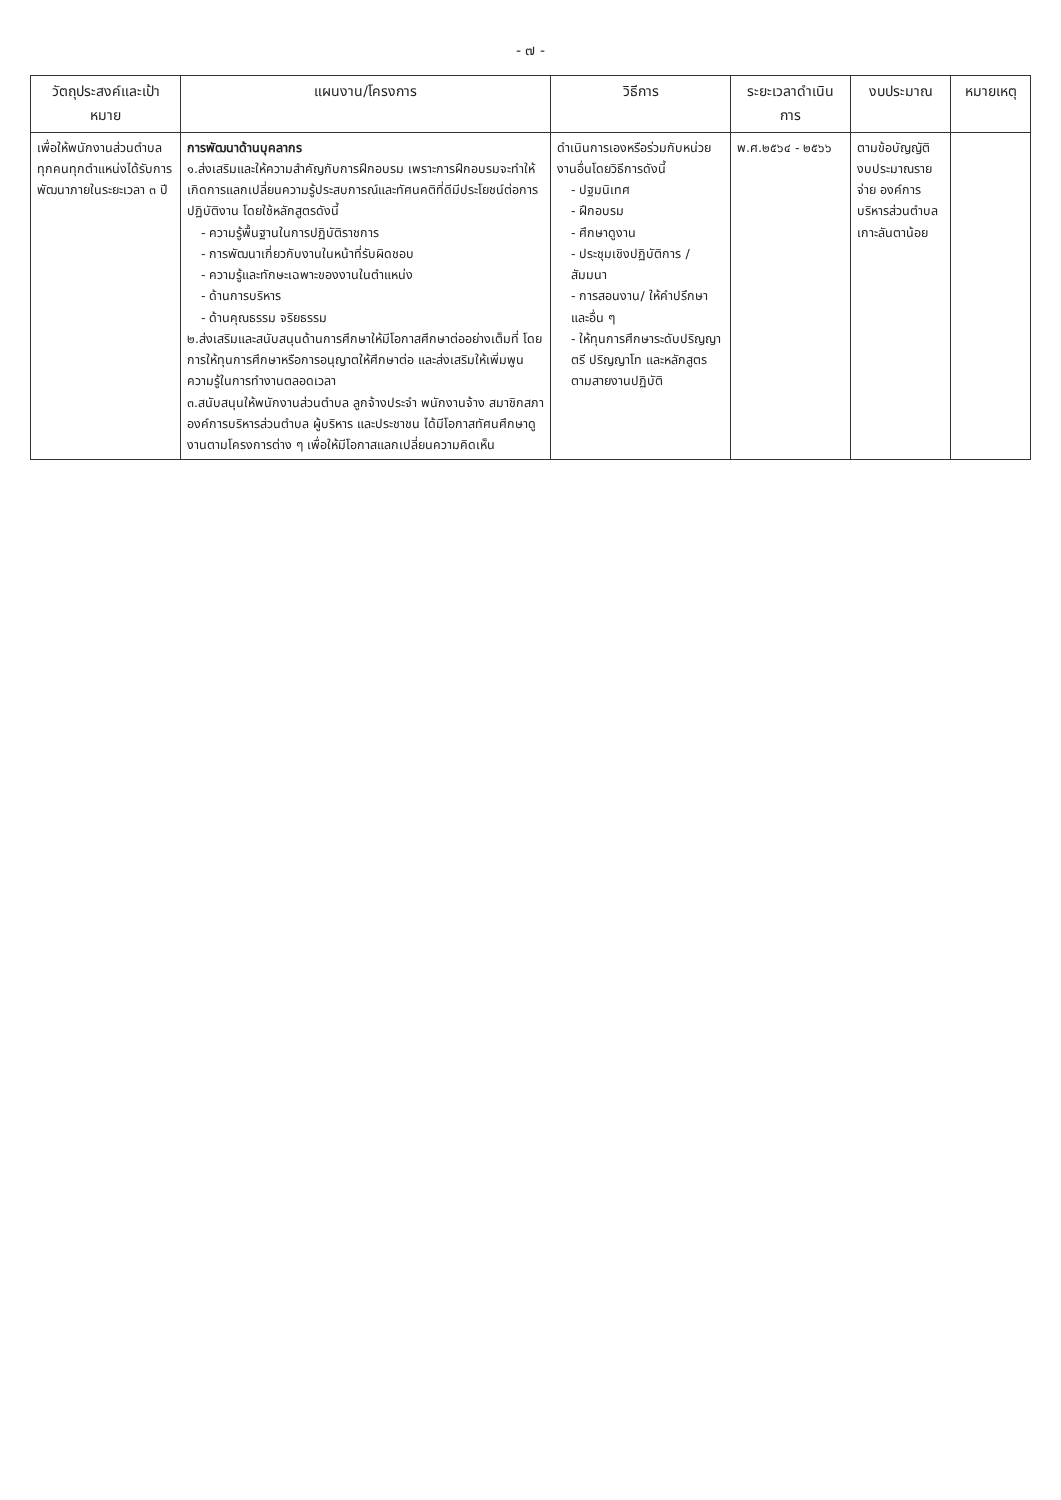- ๗ -
| วัตถุประสงค์และเป้าหมาย | แผนงาน/โครงการ | วิธีการ | ระยะเวลาดำเนินการ | งบประมาณ | หมายเหตุ |
| --- | --- | --- | --- | --- | --- |
| เพื่อให้พนักงานส่วนตำบลทุกคนทุกตำแหน่งได้รับการพัฒนาภายในระยะเวลา ๓ ปี | การพัฒนาด้านบุคลากร ๑.ส่งเสริมและให้ความสำคัญกับการฝึกอบรม เพราะการฝึกอบรมจะทำให้เกิดการแลกเปลี่ยนความรู้ประสบการณ์และทัศนคติที่ดีมีประโยชน์ต่อการปฏิบัติงาน โดยใช้หลักสูตรดังนี้ - ความรู้พื้นฐานในการปฏิบัติราชการ - การพัฒนาเกี่ยวกับงานในหน้าที่รับผิดชอบ - ความรู้และทักษะเฉพาะของงานในตำแหน่ง - ด้านการบริหาร - ด้านคุณธรรม จริยธรรม ๒.ส่งเสริมและสนับสนุนด้านการศึกษาให้มีโอกาสศึกษาต่ออย่างเต็มที่ โดยการให้ทุนการศึกษาหรือการอนุญาตให้ศึกษาต่อ และส่งเสริมให้เพิ่มพูนความรู้ในการทำงานตลอดเวลา ๓.สนับสนุนให้พนักงานส่วนตำบล ลูกจ้างประจำ พนักงานจ้าง สมาชิกสภาองค์การบริหารส่วนตำบล ผู้บริหาร และประชาชน ได้มีโอกาสทัศนศึกษาดูงานตามโครงการต่าง ๆ เพื่อให้มีโอกาสแลกเปลี่ยนความคิดเห็น | ดำเนินการเองหรือร่วมกับหน่วยงานอื่นโดยวิธีการดังนี้ - ปฐมนิเทศ - ฝึกอบรม - ศึกษาดูงาน - ประชุมเชิงปฏิบัติการ / สัมมนา - การสอนงาน/ ให้คำปรึกษา และอื่น ๆ - ให้ทุนการศึกษาระดับปริญญาตรี ปริญญาโท และหลักสูตรตามสายงานปฏิบัติ | พ.ศ.๒๕๖๔ - ๒๕๖๖ | ตามข้อบัญญัติงบประมาณรายจ่าย องค์การบริหารส่วนตำบลเกาะลันตาน้อย | |